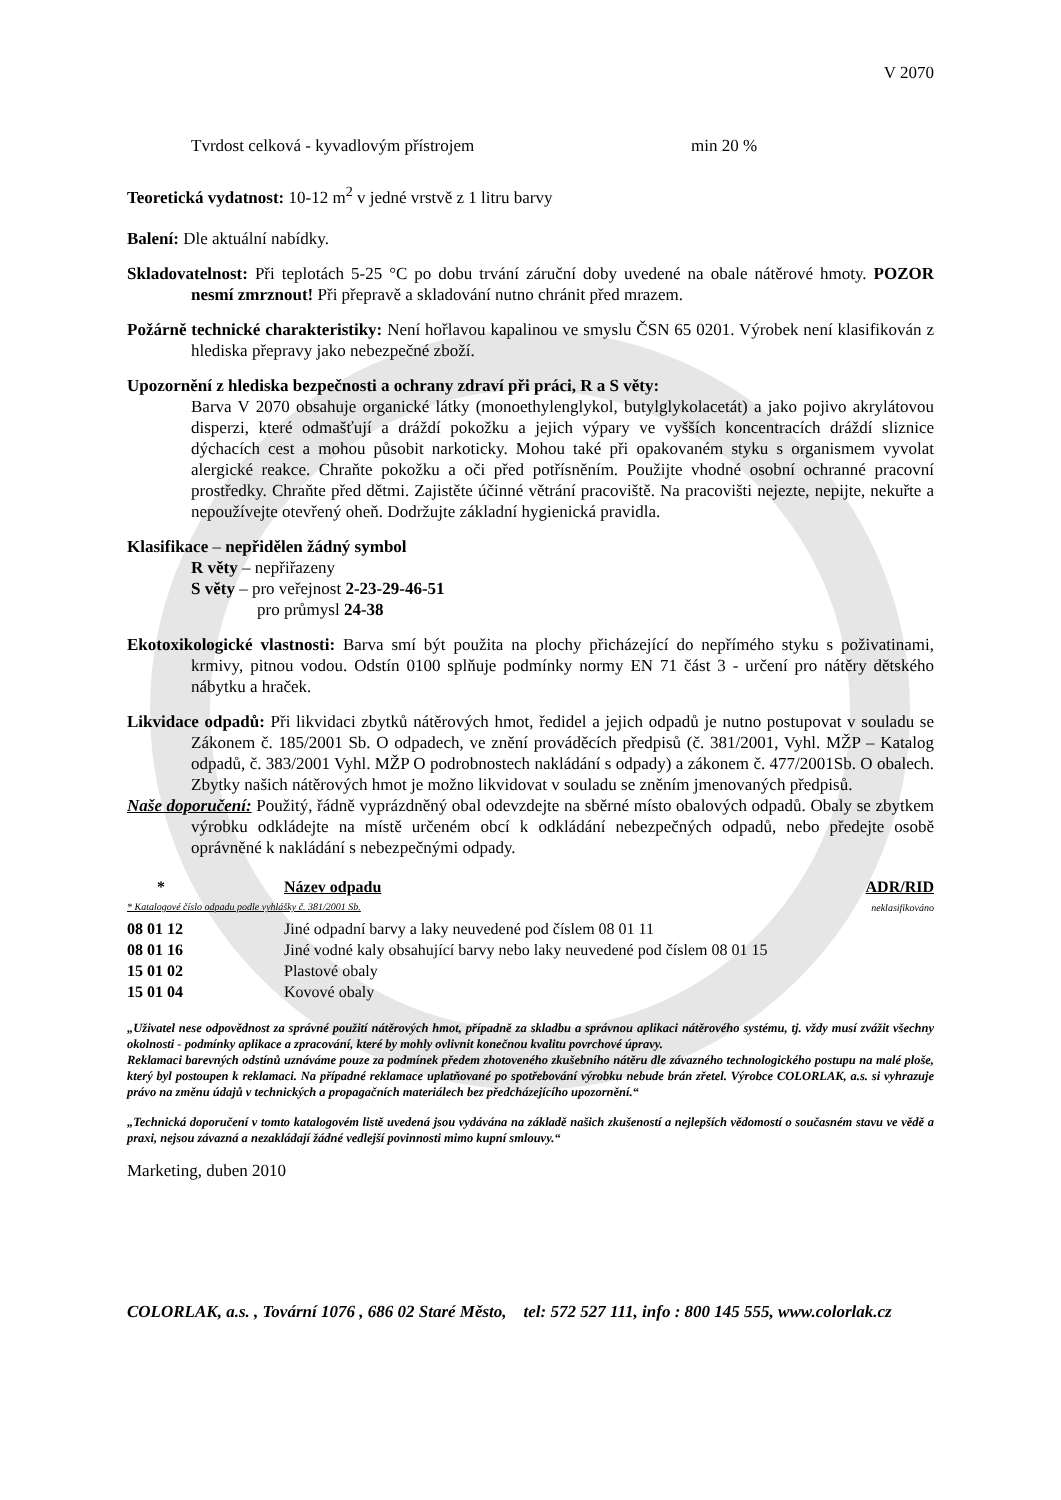V 2070
Tvrdost celková - kyvadlovým přístrojem min 20 %
Teoretická vydatnost: 10-12 m<sup>2</sup> v jedné vrstvě z 1 litru barvy
Balení: Dle aktuální nabídky.
Skladovatelnost: Při teplotách 5-25 °C po dobu trvání záruční doby uvedené na obale nátěrové hmoty. POZOR nesmí zmrznout! Při přepravě a skladování nutno chránit před mrazem.
Požárně technické charakteristiky: Není hořlavou kapalinou ve smyslu ČSN 65 0201. Výrobek není klasifikován z hlediska přepravy jako nebezpečné zboží.
Upozornění z hlediska bezpečnosti a ochrany zdraví při práci, R a S věty:
Barva V 2070 obsahuje organické látky (monoethylenglykol, butylglykolacetát) a jako pojivo akrylátovou disperzi, které odmašťují a dráždí pokožku a jejich výpary ve vyšších koncentracích dráždí sliznice dýchacích cest a mohou působit narkoticky. Mohou také při opakovaném styku s organismem vyvolat alergické reakce. Chraňte pokožku a oči před potřísněním. Použijte vhodné osobní ochranné pracovní prostředky. Chraňte před dětmi. Zajistěte účinné větrání pracoviště. Na pracovišti nejezte, nepijte, nekuřte a nepoužívejte otevřený oheň. Dodržujte základní hygienická pravidla.
Klasifikace – nepřidělen žádný symbol
R věty – nepřiřazeny
S věty – pro veřejnost 2-23-29-46-51
pro průmysl 24-38
Ekotoxikologické vlastnosti: Barva smí být použita na plochy přicházející do nepřímého styku s poživatinami, krmivy, pitnou vodou. Odstín 0100 splňuje podmínky normy EN 71 část 3 - určení pro nátěry dětského nábytku a hraček.
Likvidace odpadů: Při likvidaci zbytků nátěrových hmot, ředidel a jejich odpadů je nutno postupovat v souladu se Zákonem č. 185/2001 Sb. O odpadech, ve znění prováděcích předpisů (č. 381/2001, Vyhl. MŽP – Katalog odpadů, č. 383/2001 Vyhl. MŽP O podrobnostech nakládání s odpady) a zákonem č. 477/2001Sb. O obalech. Zbytky našich nátěrových hmot je možno likvidovat v souladu se zněním jmenovaných předpisů.
Naše doporučení: Použitý, řádně vyprázdněný obal odevzdejte na sběrné místo obalových odpadů. Obaly se zbytkem výrobku odkládejte na místě určeném obcí k odkládání nebezpečných odpadů, nebo předejte osobě oprávněné k nakládání s nebezpečnými odpady.
| * | Název odpadu | ADR/RID |
| --- | --- | --- |
| * Katalogové číslo odpadu podle vyhlášky č. 381/2001 Sb. | | neklasifikováno |
| 08 01 12 | Jiné odpadní barvy a laky neuvedené pod číslem 08 01 11 | |
| 08 01 16 | Jiné vodné kaly obsahující barvy nebo laky neuvedené pod číslem 08 01 15 | |
| 15 01 02 | Plastové obaly | |
| 15 01 04 | Kovové obaly | |
„Uživatel nese odpovědnost za správné použití nátěrových hmot, případně za skladbu a správnou aplikaci nátěrového systému, tj. vždy musí zvážit všechny okolnosti - podmínky aplikace a zpracování, které by mohly ovlivnit konečnou kvalitu povrchové úpravy.
Reklamaci barevných odstínů uznáváme pouze za podmínek předem zhotoveného zkušebního nátěru dle závazného technologického postupu na malé ploše, který byl postoupen k reklamaci. Na případné reklamace uplatňované po spotřebování výrobku nebude brán zřetel. Výrobce COLORLAK, a.s. si vyhrazuje právo na změnu údajů v technických a propagačních materiálech bez předcházejícího upozornění.“
„Technická doporučení v tomto katalogovém listě uvedená jsou vydávána na základě našich zkušeností a nejlepších vědomostí o současném stavu ve vědě a praxi, nejsou závazná a nezakládají žádné vedlejší povinnosti mimo kupní smlouvy.“
Marketing, duben 2010
COLORLAK, a.s. , Tovární 1076 , 686 02 Staré Město, tel: 572 527 111, info : 800 145 555, www.colorlak.cz